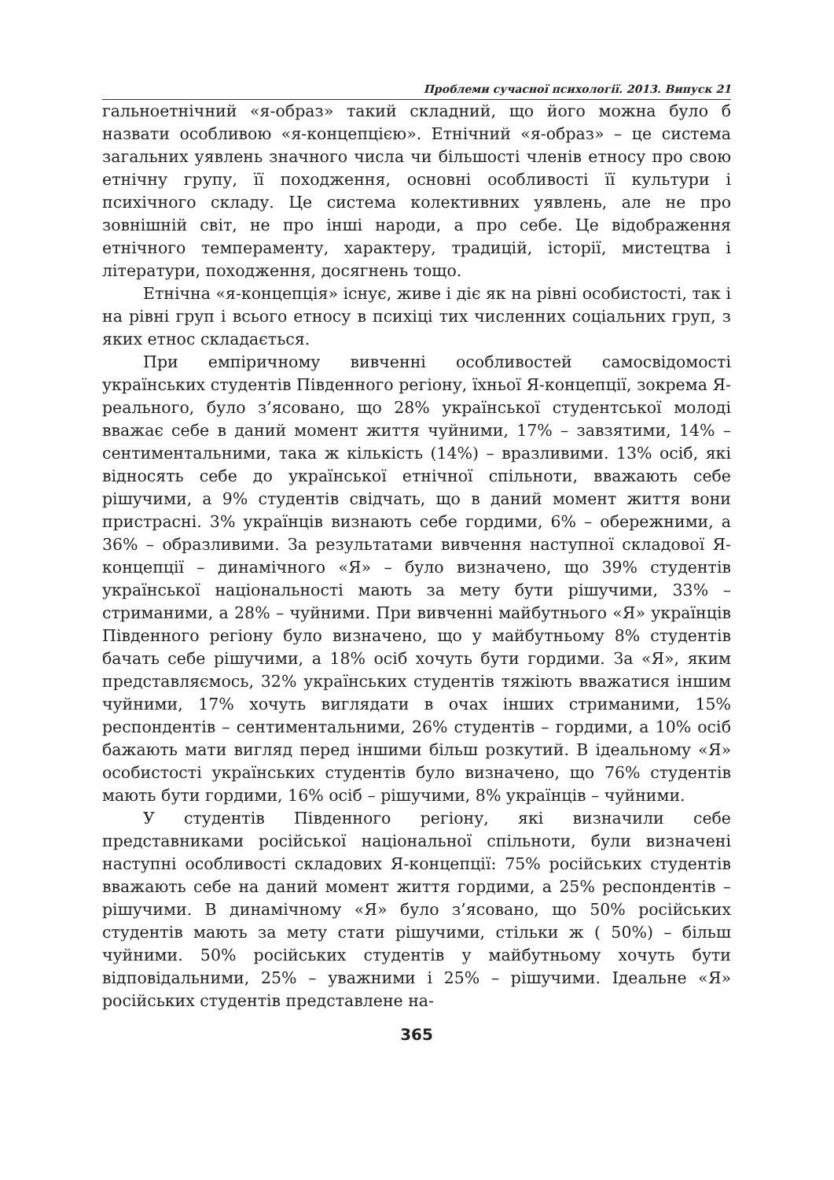Проблеми сучасної психології. 2013. Випуск 21
гальноетнічний «я-образ» такий складний, що його можна було б назвати особливою «я-концепцією». Етнічний «я-образ» – це система загальних уявлень значного числа чи більшості членів етносу про свою етнічну групу, її походження, основні особливості її культури і психічного складу. Це система колективних уявлень, але не про зовнішній світ, не про інші народи, а про себе. Це відображення етнічного темпераменту, характеру, традицій, історії, мистецтва і літератури, походження, досягнень тощо.
Етнічна «я-концепція» існує, живе і діє як на рівні особистості, так і на рівні груп і всього етносу в психіці тих численних соціальних груп, з яких етнос складається.
При емпіричному вивченні особливостей самосвідомості українських студентів Південного регіону, їхньої Я-концепції, зокрема Я-реального, було з’ясовано, що 28% української студентської молоді вважає себе в даний момент життя чуйними, 17% – завзятими, 14% – сентиментальними, така ж кількість (14%) – вразливими. 13% осіб, які відносять себе до української етнічної спільноти, вважають себе рішучими, а 9% студентів свідчать, що в даний момент життя вони пристрасні. 3% українців визнають себе гордими, 6% – обережними, а 36% – образливими. За результатами вивчення наступної складової Я-концепції – динамічного «Я» – було визначено, що 39% студентів української національності мають за мету бути рішучими, 33% – стриманими, а 28% – чуйними. При вивченні майбутнього «Я» українців Південного регіону було визначено, що у майбутньому 8% студентів бачать себе рішучими, а 18% осіб хочуть бути гордими. За «Я», яким представляємось, 32% українських студентів тяжіють вважатися іншим чуйними, 17% хочуть виглядати в очах інших стриманими, 15% респондентів – сентиментальними, 26% студентів – гордими, а 10% осіб бажають мати вигляд перед іншими більш розкутий. В ідеальному «Я» особистості українських студентів було визначено, що 76% студентів мають бути гордими, 16% осіб – рішучими, 8% українців – чуйними.
У студентів Південного регіону, які визначили себе представниками російської національної спільноти, були визначені наступні особливості складових Я-концепції: 75% російських студентів вважають себе на даний момент життя гордими, а 25% респондентів – рішучими. В динамічному «Я» було з’ясовано, що 50% російських студентів мають за мету стати рішучими, стільки ж ( 50%) – більш чуйними. 50% російських студентів у майбутньому хочуть бути відповідальними, 25% – уважними і 25% – рішучими. Ідеальне «Я» російських студентів представлене на-
365